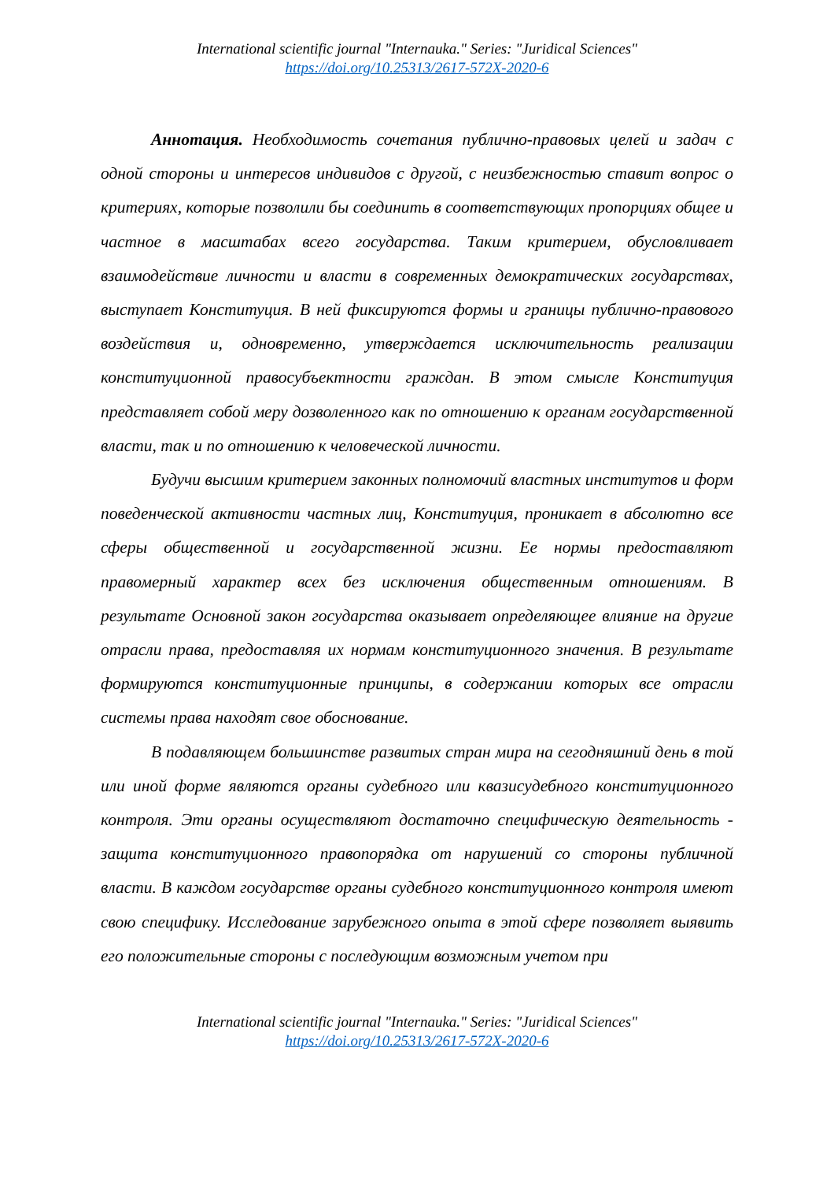International scientific journal "Internauka." Series: "Juridical Sciences"
https://doi.org/10.25313/2617-572X-2020-6
Аннотация. Необходимость сочетания публично-правовых целей и задач с одной стороны и интересов индивидов с другой, с неизбежностью ставит вопрос о критериях, которые позволили бы соединить в соответствующих пропорциях общее и частное в масштабах всего государства. Таким критерием, обусловливает взаимодействие личности и власти в современных демократических государствах, выступает Конституция. В ней фиксируются формы и границы публично-правового воздействия и, одновременно, утверждается исключительность реализации конституционной правосубъектности граждан. В этом смысле Конституция представляет собой меру дозволенного как по отношению к органам государственной власти, так и по отношению к человеческой личности.
Будучи высшим критерием законных полномочий властных институтов и форм поведенческой активности частных лиц, Конституция, проникает в абсолютно все сферы общественной и государственной жизни. Ее нормы предоставляют правомерный характер всех без исключения общественным отношениям. В результате Основной закон государства оказывает определяющее влияние на другие отрасли права, предоставляя их нормам конституционного значения. В результате формируются конституционные принципы, в содержании которых все отрасли системы права находят свое обоснование.
В подавляющем большинстве развитых стран мира на сегодняшний день в той или иной форме являются органы судебного или квазисудебного конституционного контроля. Эти органы осуществляют достаточно специфическую деятельность - защита конституционного правопорядка от нарушений со стороны публичной власти. В каждом государстве органы судебного конституционного контроля имеют свою специфику. Исследование зарубежного опыта в этой сфере позволяет выявить его положительные стороны с последующим возможным учетом при
International scientific journal "Internauka." Series: "Juridical Sciences"
https://doi.org/10.25313/2617-572X-2020-6